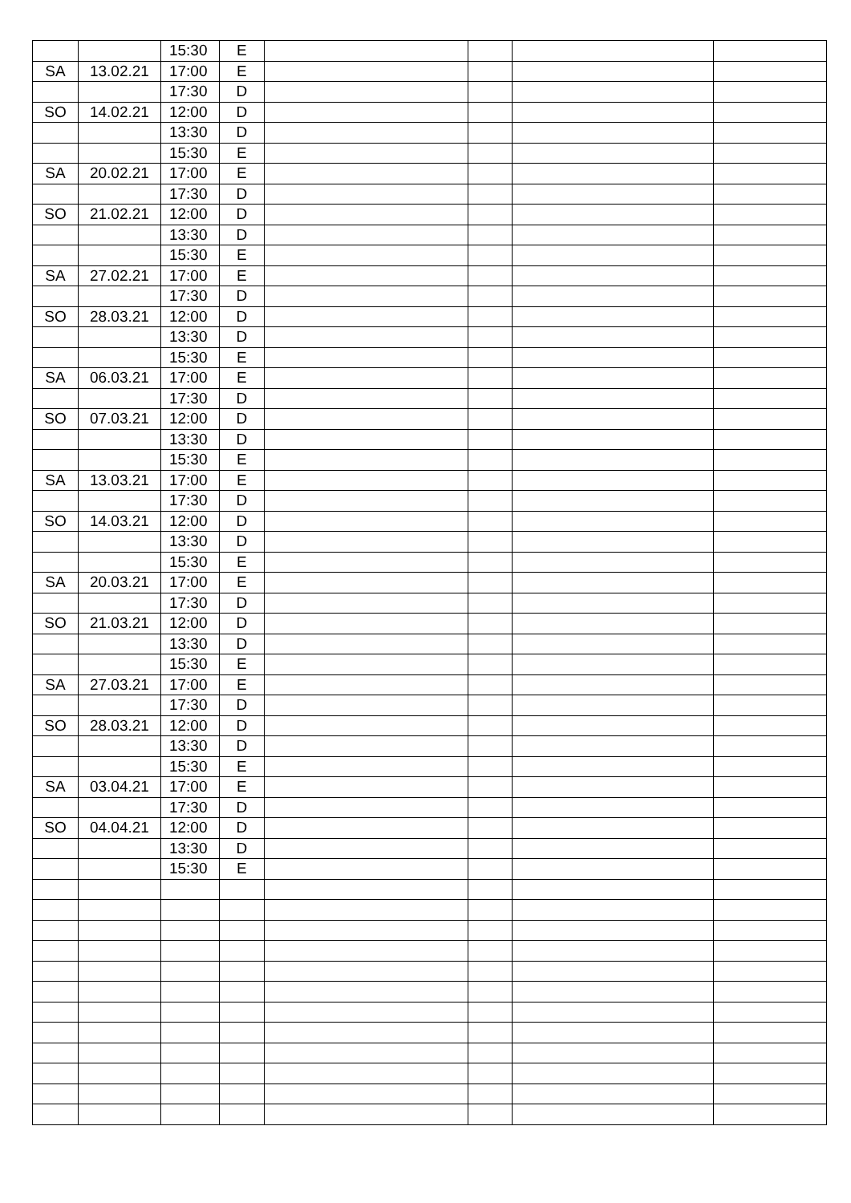| | | 15:30 | E | | | | |
| SA | 13.02.21 | 17:00 | E | | | | |
| | | 17:30 | D | | | | |
| SO | 14.02.21 | 12:00 | D | | | | |
| | | 13:30 | D | | | | |
| | | 15:30 | E | | | | |
| SA | 20.02.21 | 17:00 | E | | | | |
| | | 17:30 | D | | | | |
| SO | 21.02.21 | 12:00 | D | | | | |
| | | 13:30 | D | | | | |
| | | 15:30 | E | | | | |
| SA | 27.02.21 | 17:00 | E | | | | |
| | | 17:30 | D | | | | |
| SO | 28.03.21 | 12:00 | D | | | | |
| | | 13:30 | D | | | | |
| | | 15:30 | E | | | | |
| SA | 06.03.21 | 17:00 | E | | | | |
| | | 17:30 | D | | | | |
| SO | 07.03.21 | 12:00 | D | | | | |
| | | 13:30 | D | | | | |
| | | 15:30 | E | | | | |
| SA | 13.03.21 | 17:00 | E | | | | |
| | | 17:30 | D | | | | |
| SO | 14.03.21 | 12:00 | D | | | | |
| | | 13:30 | D | | | | |
| | | 15:30 | E | | | | |
| SA | 20.03.21 | 17:00 | E | | | | |
| | | 17:30 | D | | | | |
| SO | 21.03.21 | 12:00 | D | | | | |
| | | 13:30 | D | | | | |
| | | 15:30 | E | | | | |
| SA | 27.03.21 | 17:00 | E | | | | |
| | | 17:30 | D | | | | |
| SO | 28.03.21 | 12:00 | D | | | | |
| | | 13:30 | D | | | | |
| | | 15:30 | E | | | | |
| SA | 03.04.21 | 17:00 | E | | | | |
| | | 17:30 | D | | | | |
| SO | 04.04.21 | 12:00 | D | | | | |
| | | 13:30 | D | | | | |
| | | 15:30 | E | | | | |